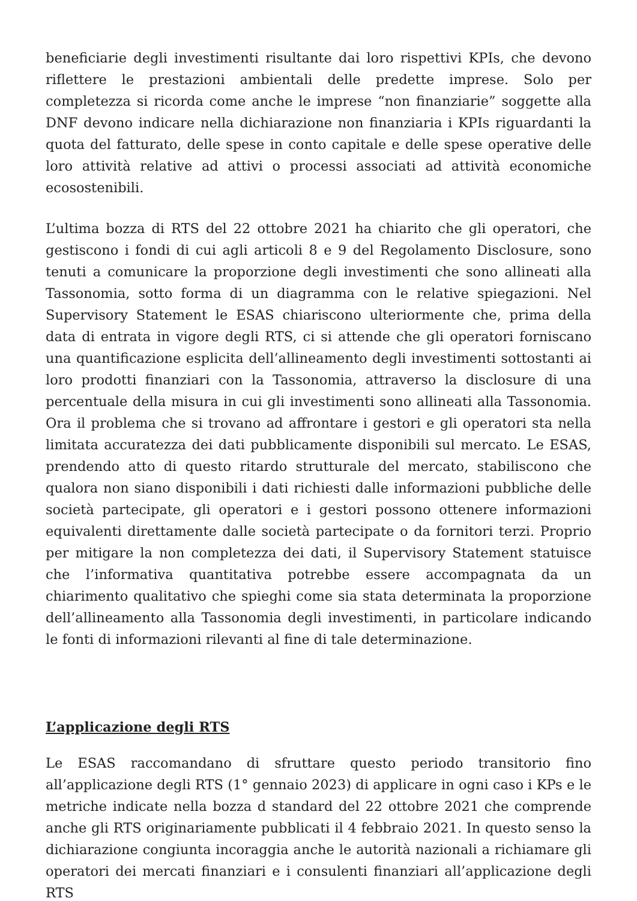beneficiarie degli investimenti risultante dai loro rispettivi KPIs, che devono riflettere le prestazioni ambientali delle predette imprese. Solo per completezza si ricorda come anche le imprese “non finanziarie” soggette alla DNF devono indicare nella dichiarazione non finanziaria i KPIs riguardanti la quota del fatturato, delle spese in conto capitale e delle spese operative delle loro attività relative ad attivi o processi associati ad attività economiche ecosostenibili.
L’ultima bozza di RTS del 22 ottobre 2021 ha chiarito che gli operatori, che gestiscono i fondi di cui agli articoli 8 e 9 del Regolamento Disclosure, sono tenuti a comunicare la proporzione degli investimenti che sono allineati alla Tassonomia, sotto forma di un diagramma con le relative spiegazioni. Nel Supervisory Statement le ESAS chiariscono ulteriormente che, prima della data di entrata in vigore degli RTS, ci si attende che gli operatori forniscano una quantificazione esplicita dell’allineamento degli investimenti sottostanti ai loro prodotti finanziari con la Tassonomia, attraverso la disclosure di una percentuale della misura in cui gli investimenti sono allineati alla Tassonomia. Ora il problema che si trovano ad affrontare i gestori e gli operatori sta nella limitata accuratezza dei dati pubblicamente disponibili sul mercato. Le ESAS, prendendo atto di questo ritardo strutturale del mercato, stabiliscono che qualora non siano disponibili i dati richiesti dalle informazioni pubbliche delle società partecipate, gli operatori e i gestori possono ottenere informazioni equivalenti direttamente dalle società partecipate o da fornitori terzi. Proprio per mitigare la non completezza dei dati, il Supervisory Statement statuisce che l’informativa quantitativa potrebbe essere accompagnata da un chiarimento qualitativo che spieghi come sia stata determinata la proporzione dell’allineamento alla Tassonomia degli investimenti, in particolare indicando le fonti di informazioni rilevanti al fine di tale determinazione.
L’applicazione degli RTS
Le ESAS raccomandano di sfruttare questo periodo transitorio fino all’applicazione degli RTS (1° gennaio 2023) di applicare in ogni caso i KPs e le metriche indicate nella bozza d standard del 22 ottobre 2021 che comprende anche gli RTS originariamente pubblicati il 4 febbraio 2021. In questo senso la dichiarazione congiunta incoraggia anche le autorità nazionali a richiamare gli operatori dei mercati finanziari e i consulenti finanziari all’applicazione degli RTS